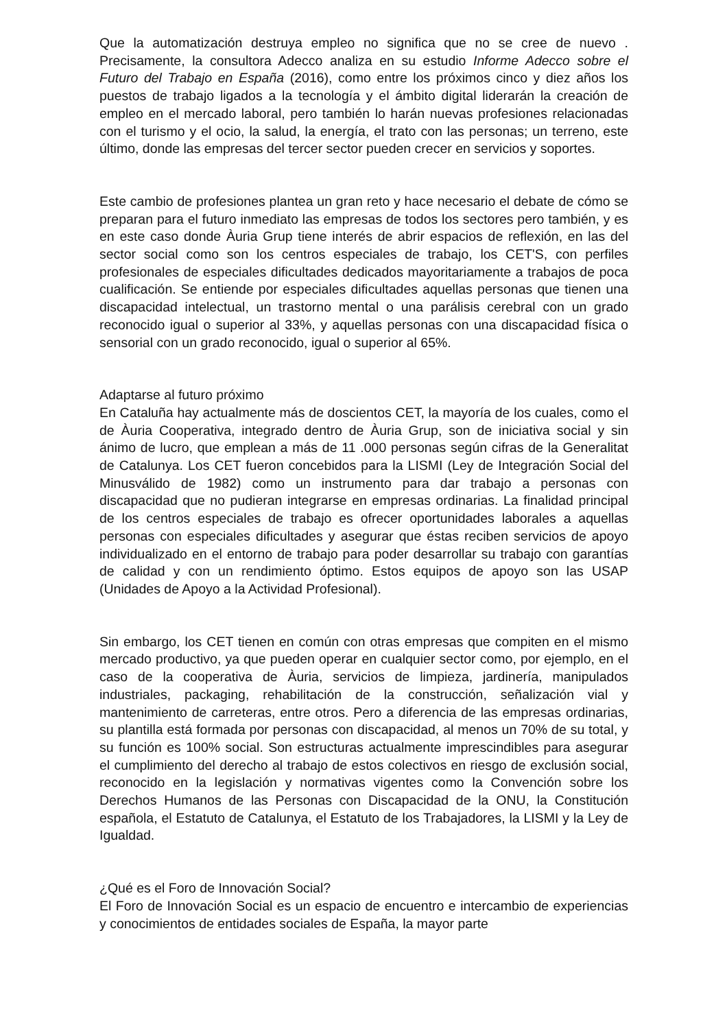Que la automatización destruya empleo no significa que no se cree de nuevo . Precisamente, la consultora Adecco analiza en su estudio Informe Adecco sobre el Futuro del Trabajo en España (2016), como entre los próximos cinco y diez años los puestos de trabajo ligados a la tecnología y el ámbito digital liderarán la creación de empleo en el mercado laboral, pero también lo harán nuevas profesiones relacionadas con el turismo y el ocio, la salud, la energía, el trato con las personas; un terreno, este último, donde las empresas del tercer sector pueden crecer en servicios y soportes.
Este cambio de profesiones plantea un gran reto y hace necesario el debate de cómo se preparan para el futuro inmediato las empresas de todos los sectores pero también, y es en este caso donde Àuria Grup tiene interés de abrir espacios de reflexión, en las del sector social como son los centros especiales de trabajo, los CET'S, con perfiles profesionales de especiales dificultades dedicados mayoritariamente a trabajos de poca cualificación. Se entiende por especiales dificultades aquellas personas que tienen una discapacidad intelectual, un trastorno mental o una parálisis cerebral con un grado reconocido igual o superior al 33%, y aquellas personas con una discapacidad física o sensorial con un grado reconocido, igual o superior al 65%.
Adaptarse al futuro próximo
En Cataluña hay actualmente más de doscientos CET, la mayoría de los cuales, como el de Àuria Cooperativa, integrado dentro de Àuria Grup, son de iniciativa social y sin ánimo de lucro, que emplean a más de 11 .000 personas según cifras de la Generalitat de Catalunya. Los CET fueron concebidos para la LISMI (Ley de Integración Social del Minusválido de 1982) como un instrumento para dar trabajo a personas con discapacidad que no pudieran integrarse en empresas ordinarias. La finalidad principal de los centros especiales de trabajo es ofrecer oportunidades laborales a aquellas personas con especiales dificultades y asegurar que éstas reciben servicios de apoyo individualizado en el entorno de trabajo para poder desarrollar su trabajo con garantías de calidad y con un rendimiento óptimo. Estos equipos de apoyo son las USAP (Unidades de Apoyo a la Actividad Profesional).
Sin embargo, los CET tienen en común con otras empresas que compiten en el mismo mercado productivo, ya que pueden operar en cualquier sector como, por ejemplo, en el caso de la cooperativa de Àuria, servicios de limpieza, jardinería, manipulados industriales, packaging, rehabilitación de la construcción, señalización vial y mantenimiento de carreteras, entre otros. Pero a diferencia de las empresas ordinarias, su plantilla está formada por personas con discapacidad, al menos un 70% de su total, y su función es 100% social. Son estructuras actualmente imprescindibles para asegurar el cumplimiento del derecho al trabajo de estos colectivos en riesgo de exclusión social, reconocido en la legislación y normativas vigentes como la Convención sobre los Derechos Humanos de las Personas con Discapacidad de la ONU, la Constitución española, el Estatuto de Catalunya, el Estatuto de los Trabajadores, la LISMI y la Ley de Igualdad.
¿Qué es el Foro de Innovación Social?
El Foro de Innovación Social es un espacio de encuentro e intercambio de experiencias y conocimientos de entidades sociales de España, la mayor parte